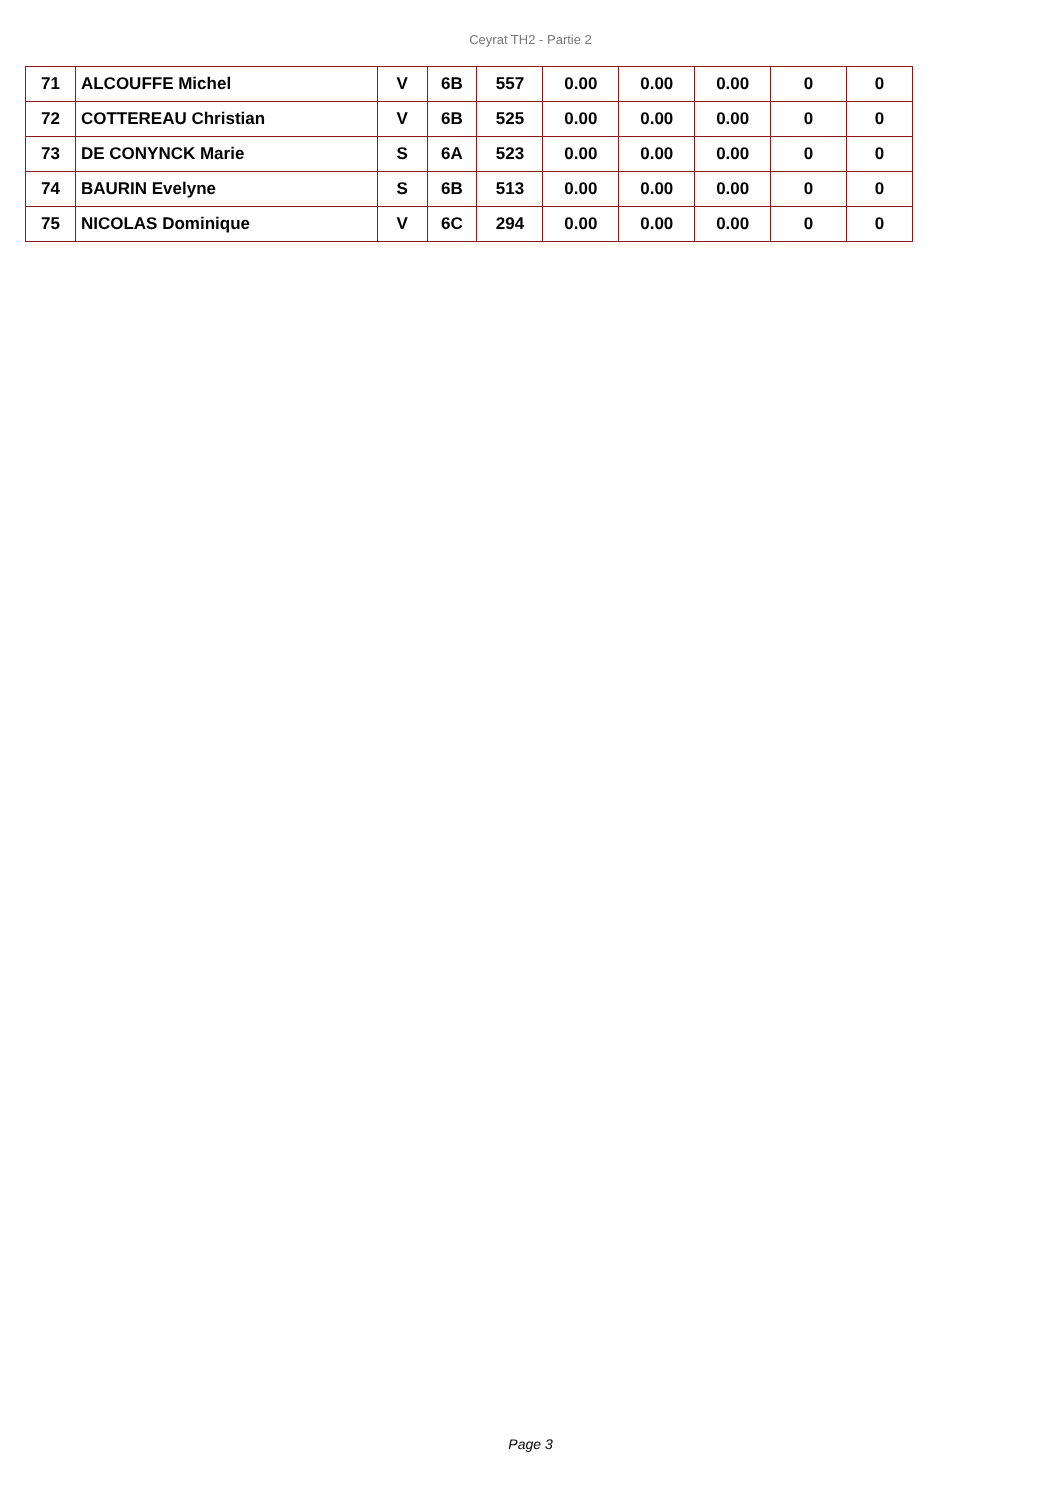Ceyrat TH2 - Partie 2
| 71 | ALCOUFFE Michel | V | 6B | 557 | 0.00 | 0.00 | 0.00 | 0 | 0 |
| 72 | COTTEREAU Christian | V | 6B | 525 | 0.00 | 0.00 | 0.00 | 0 | 0 |
| 73 | DE CONYNCK Marie | S | 6A | 523 | 0.00 | 0.00 | 0.00 | 0 | 0 |
| 74 | BAURIN Evelyne | S | 6B | 513 | 0.00 | 0.00 | 0.00 | 0 | 0 |
| 75 | NICOLAS Dominique | V | 6C | 294 | 0.00 | 0.00 | 0.00 | 0 | 0 |
Page 3